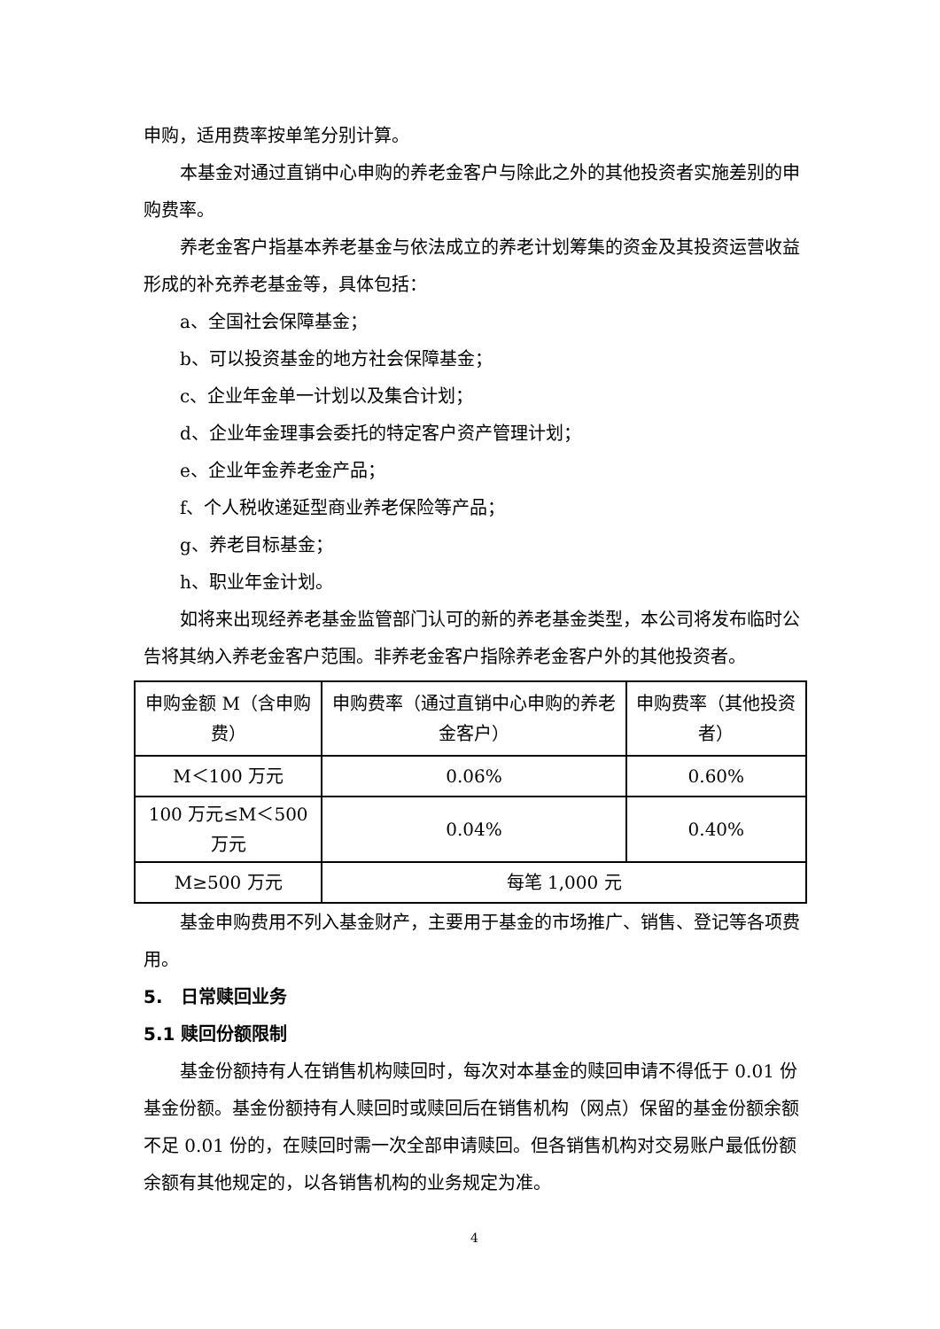申购，适用费率按单笔分别计算。
本基金对通过直销中心申购的养老金客户与除此之外的其他投资者实施差别的申购费率。
养老金客户指基本养老基金与依法成立的养老计划筹集的资金及其投资运营收益形成的补充养老基金等，具体包括：
a、全国社会保障基金；
b、可以投资基金的地方社会保障基金；
c、企业年金单一计划以及集合计划；
d、企业年金理事会委托的特定客户资产管理计划；
e、企业年金养老金产品；
f、个人税收递延型商业养老保险等产品；
g、养老目标基金；
h、职业年金计划。
如将来出现经养老基金监管部门认可的新的养老基金类型，本公司将发布临时公告将其纳入养老金客户范围。非养老金客户指除养老金客户外的其他投资者。
| 申购金额 M（含申购费） | 申购费率（通过直销中心申购的养老金客户） | 申购费率（其他投资者） |
| M＜100 万元 | 0.06% | 0.60% |
| 100 万元≤M＜500 万元 | 0.04% | 0.40% |
| M≥500 万元 | 每笔 1,000 元 | |
基金申购费用不列入基金财产，主要用于基金的市场推广、销售、登记等各项费用。
5. 日常赎回业务
5.1 赎回份额限制
基金份额持有人在销售机构赎回时，每次对本基金的赎回申请不得低于 0.01 份基金份额。基金份额持有人赎回时或赎回后在销售机构（网点）保留的基金份额余额不足 0.01 份的，在赎回时需一次全部申请赎回。但各销售机构对交易账户最低份额余额有其他规定的，以各销售机构的业务规定为准。
4